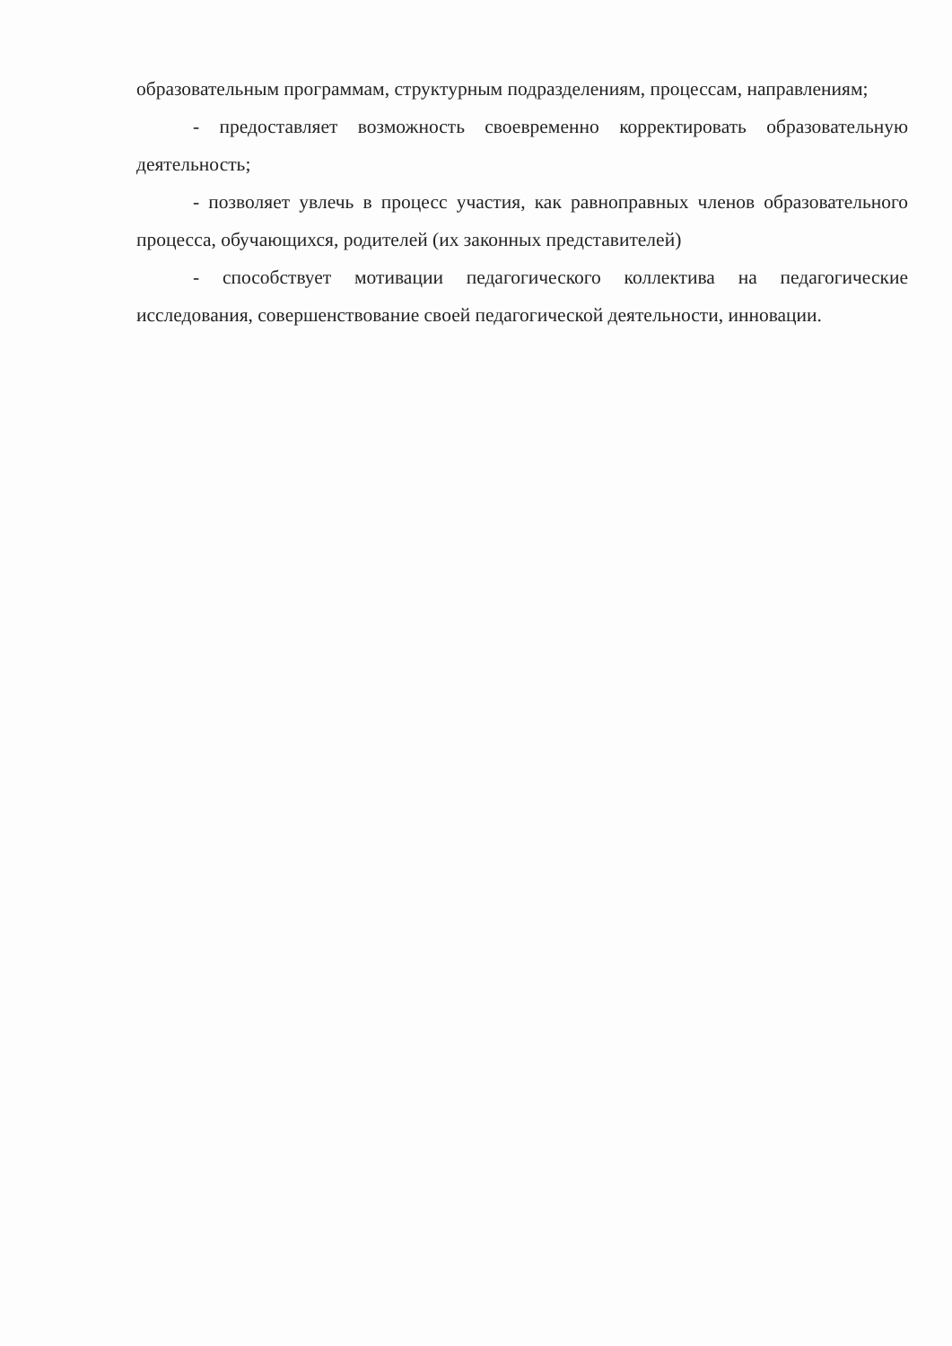образовательным программам, структурным подразделениям, процессам, направлениям;
- предоставляет возможность своевременно корректировать образовательную деятельность;
- позволяет увлечь в процесс участия, как равноправных членов образовательного процесса, обучающихся, родителей (их законных представителей)
- способствует мотивации педагогического коллектива на педагогические исследования, совершенствование своей педагогической деятельности, инновации.